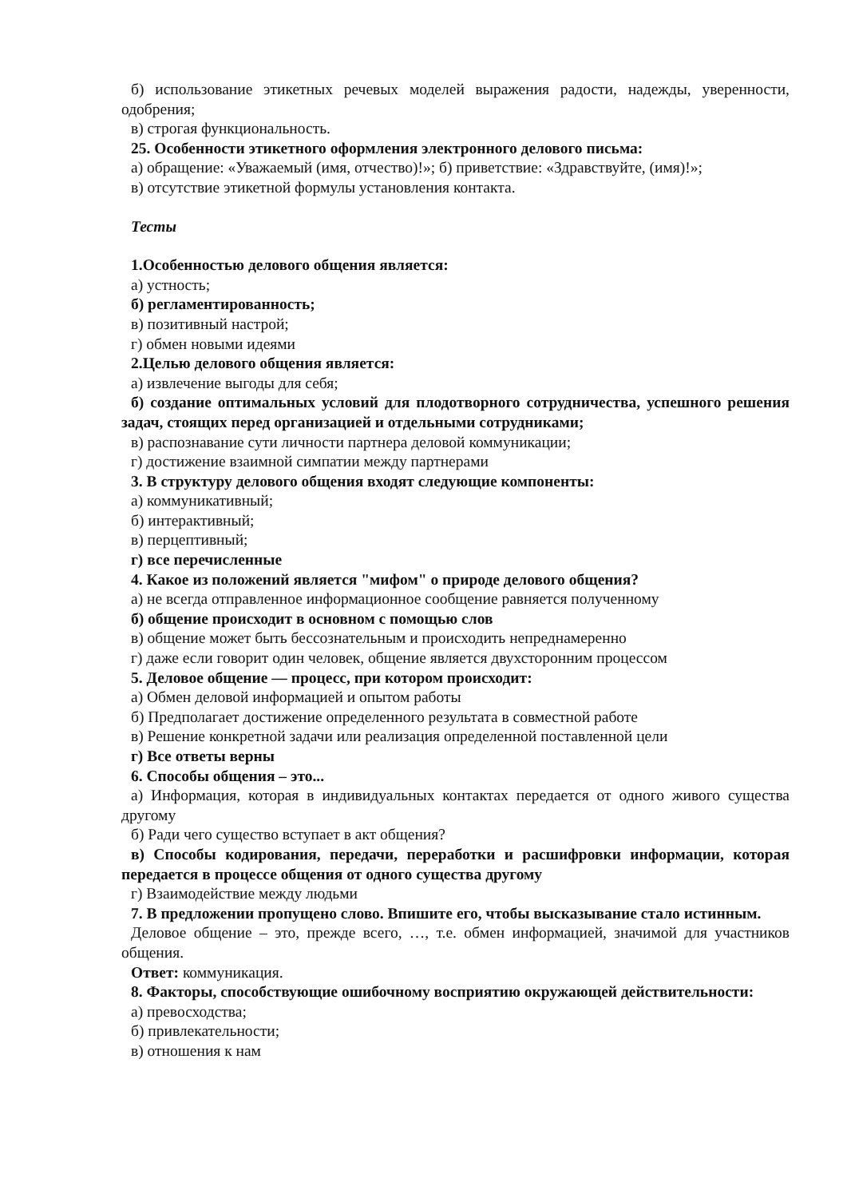б) использование этикетных речевых моделей выражения радости, надежды, уверенности, одобрения;
в) строгая функциональность.
25. Особенности этикетного оформления электронного делового письма:
а) обращение: «Уважаемый (имя, отчество)!»; б) приветствие: «Здравствуйте, (имя)!»;
в) отсутствие этикетной формулы установления контакта.
Тесты
1.Особенностью делового общения является:
а) устность;
б) регламентированность;
в) позитивный настрой;
г) обмен новыми идеями
2.Целью делового общения является:
а) извлечение выгоды для себя;
б) создание оптимальных условий для плодотворного сотрудничества, успешного решения задач, стоящих перед организацией и отдельными сотрудниками;
в) распознавание сути личности партнера деловой коммуникации;
г) достижение взаимной симпатии между партнерами
3. В структуру делового общения входят следующие компоненты:
а) коммуникативный;
б) интерактивный;
в) перцептивный;
г) все перечисленные
4. Какое из положений является "мифом" о природе делового общения?
а) не всегда отправленное информационное сообщение равняется полученному
б) общение происходит в основном с помощью слов
в) общение может быть бессознательным и происходить непреднамеренно
г) даже если говорит один человек, общение является двухсторонним процессом
5. Деловое общение — процесс, при котором происходит:
а) Обмен деловой информацией и опытом работы
б) Предполагает достижение определенного результата в совместной работе
в) Решение конкретной задачи или реализация определенной поставленной цели
г) Все ответы верны
6. Способы общения – это...
а) Информация, которая в индивидуальных контактах передается от одного живого существа другому
б) Ради чего существо вступает в акт общения?
в) Способы кодирования, передачи, переработки и расшифровки информации, которая передается в процессе общения от одного существа другому
г) Взаимодействие между людьми
7. В предложении пропущено слово. Впишите его, чтобы высказывание стало истинным.
Деловое общение – это, прежде всего, …, т.е. обмен информацией, значимой для участников общения.
Ответ: коммуникация.
8. Факторы, способствующие ошибочному восприятию окружающей действительности:
а) превосходства;
б) привлекательности;
в) отношения к нам